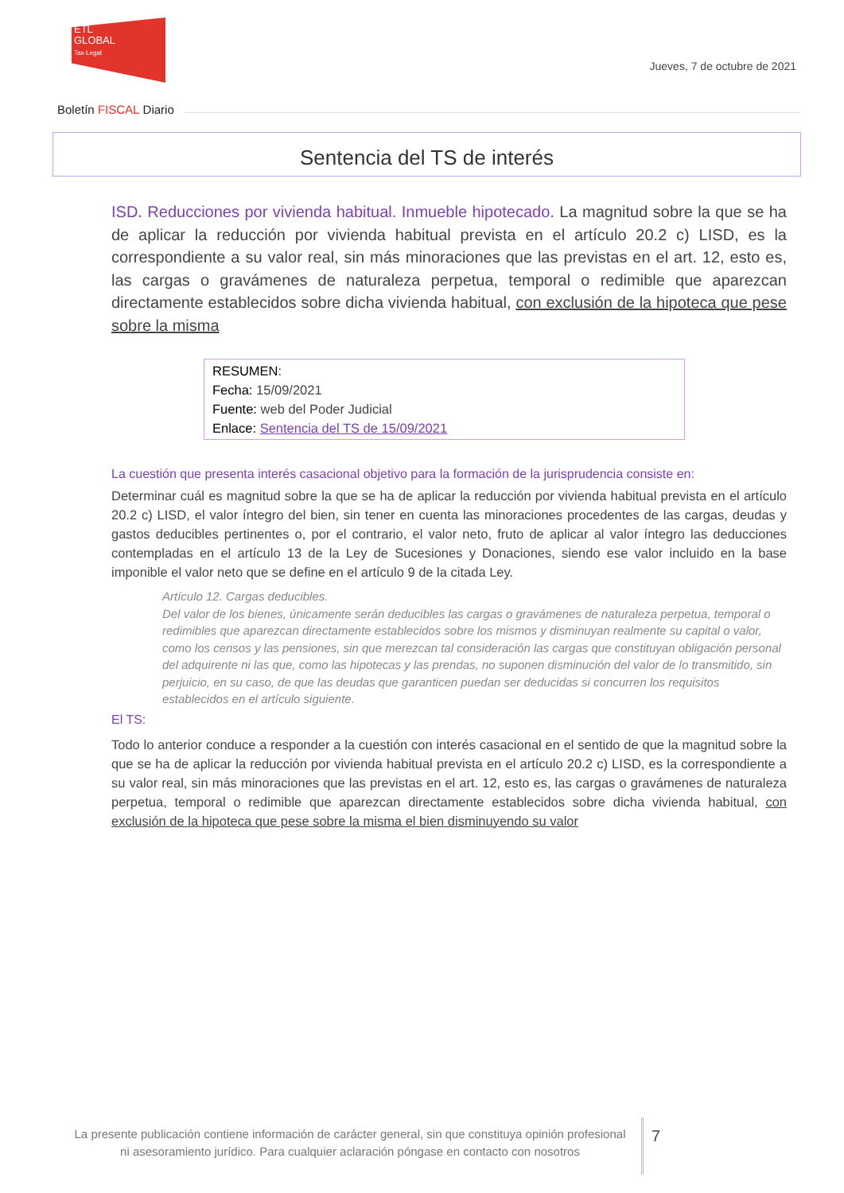ETL
GLOBAL
Tax·Legal
Jueves, 7 de octubre de 2021
Boletín FISCAL Diario
Sentencia del TS de interés
ISD. Reducciones por vivienda habitual. Inmueble hipotecado. La magnitud sobre la que se ha de aplicar la reducción por vivienda habitual prevista en el artículo 20.2 c) LISD, es la correspondiente a su valor real, sin más minoraciones que las previstas en el art. 12, esto es, las cargas o gravámenes de naturaleza perpetua, temporal o redimible que aparezcan directamente establecidos sobre dicha vivienda habitual, con exclusión de la hipoteca que pese sobre la misma
RESUMEN:
Fecha: 15/09/2021
Fuente: web del Poder Judicial
Enlace: Sentencia del TS de 15/09/2021
La cuestión que presenta interés casacional objetivo para la formación de la jurisprudencia consiste en:
Determinar cuál es magnitud sobre la que se ha de aplicar la reducción por vivienda habitual prevista en el artículo 20.2 c) LISD, el valor íntegro del bien, sin tener en cuenta las minoraciones procedentes de las cargas, deudas y gastos deducibles pertinentes o, por el contrario, el valor neto, fruto de aplicar al valor íntegro las deducciones contempladas en el artículo 13 de la Ley de Sucesiones y Donaciones, siendo ese valor incluido en la base imponible el valor neto que se define en el artículo 9 de la citada Ley.
Artículo 12. Cargas deducibles.
Del valor de los bienes, únicamente serán deducibles las cargas o gravámenes de naturaleza perpetua, temporal o redimibles que aparezcan directamente establecidos sobre los mismos y disminuyan realmente su capital o valor, como los censos y las pensiones, sin que merezcan tal consideración las cargas que constituyan obligación personal del adquirente ni las que, como las hipotecas y las prendas, no suponen disminución del valor de lo transmitido, sin perjuicio, en su caso, de que las deudas que garanticen puedan ser deducidas si concurren los requisitos establecidos en el artículo siguiente.
El TS:
Todo lo anterior conduce a responder a la cuestión con interés casacional en el sentido de que la magnitud sobre la que se ha de aplicar la reducción por vivienda habitual prevista en el artículo 20.2 c) LISD, es la correspondiente a su valor real, sin más minoraciones que las previstas en el art. 12, esto es, las cargas o gravámenes de naturaleza perpetua, temporal o redimible que aparezcan directamente establecidos sobre dicha vivienda habitual, con exclusión de la hipoteca que pese sobre la misma el bien disminuyendo su valor
La presente publicación contiene información de carácter general, sin que constituya opinión profesional ni asesoramiento jurídico. Para cualquier aclaración póngase en contacto con nosotros
7